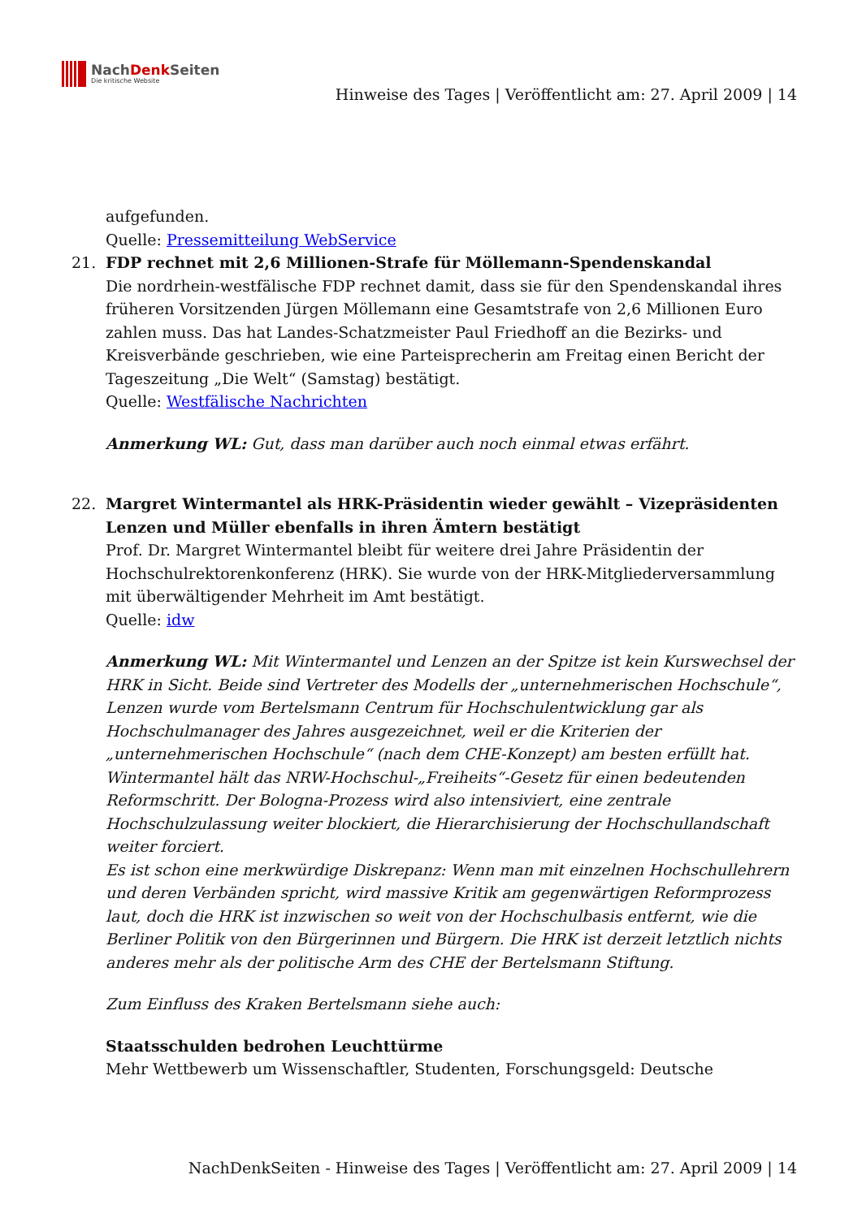NachDenk Seiten
Die kritische Website
Hinweise des Tages | Veröffentlicht am: 27. April 2009 | 14
aufgefunden.
Quelle: Pressemitteilung WebService
21. FDP rechnet mit 2,6 Millionen-Strafe für Möllemann-Spendenskandal
Die nordrhein-westfälische FDP rechnet damit, dass sie für den Spendenskandal ihres früheren Vorsitzenden Jürgen Möllemann eine Gesamtstrafe von 2,6 Millionen Euro zahlen muss. Das hat Landes-Schatzmeister Paul Friedhoff an die Bezirks- und Kreisverbände geschrieben, wie eine Parteisprecherin am Freitag einen Bericht der Tageszeitung „Die Welt“ (Samstag) bestätigt.
Quelle: Westfälische Nachrichten
Anmerkung WL: Gut, dass man darüber auch noch einmal etwas erfährt.
22. Margret Wintermantel als HRK-Präsidentin wieder gewählt – Vizepräsidenten Lenzen und Müller ebenfalls in ihren Ämtern bestätigt
Prof. Dr. Margret Wintermantel bleibt für weitere drei Jahre Präsidentin der Hochschulrektorenkonferenz (HRK). Sie wurde von der HRK-Mitgliederversammlung mit überwältigender Mehrheit im Amt bestätigt.
Quelle: idw
Anmerkung WL: Mit Wintermantel und Lenzen an der Spitze ist kein Kurswechsel der HRK in Sicht. Beide sind Vertreter des Modells der „unternehmerischen Hochschule“, Lenzen wurde vom Bertelsmann Centrum für Hochschulentwicklung gar als Hochschulmanager des Jahres ausgezeichnet, weil er die Kriterien der „unternehmerischen Hochschule“ (nach dem CHE-Konzept) am besten erfüllt hat. Wintermantel hält das NRW-Hochschul-„Freiheits“-Gesetz für einen bedeutenden Reformschritt. Der Bologna-Prozess wird also intensiviert, eine zentrale Hochschulzulassung weiter blockiert, die Hierarchisierung der Hochschullandschaft weiter forciert.
Es ist schon eine merkwürdige Diskrepanz: Wenn man mit einzelnen Hochschullehrern und deren Verbänden spricht, wird massive Kritik am gegenwärtigen Reformprozess laut, doch die HRK ist inzwischen so weit von der Hochschulbasis entfernt, wie die Berliner Politik von den Bürgerinnen und Bürgern. Die HRK ist derzeit letztlich nichts anderes mehr als der politische Arm des CHE der Bertelsmann Stiftung.
Zum Einfluss des Kraken Bertelsmann siehe auch:
Staatsschulden bedrohen Leuchttürme
Mehr Wettbewerb um Wissenschaftler, Studenten, Forschungsgeld: Deutsche
NachDenkSeiten - Hinweise des Tages | Veröffentlicht am: 27. April 2009 | 14